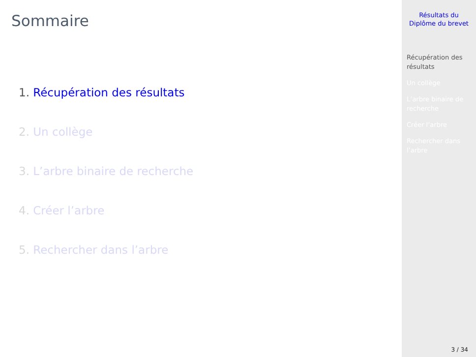Sommaire
1. Récupération des résultats
2. Un collège
3. L’arbre binaire de recherche
4. Créer l’arbre
5. Rechercher dans l’arbre
Résultats du
Diplôme du brevet
Récupération des
résultats
Un collège
L’arbre binaire de
recherche
Créer l’arbre
Rechercher dans
l’arbre
3 / 34